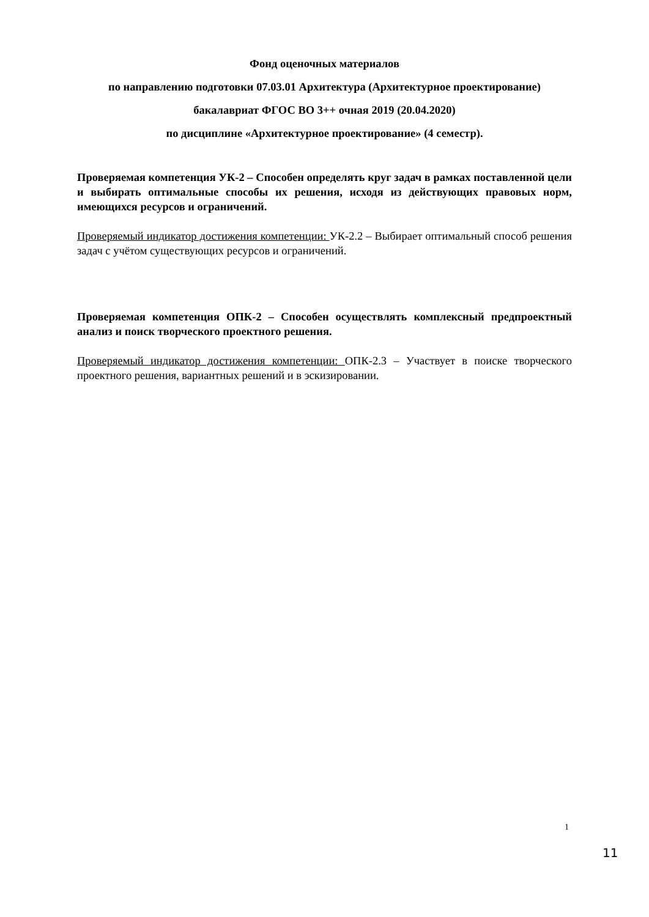Фонд оценочных материалов
по направлению подготовки 07.03.01 Архитектура (Архитектурное проектирование)
бакалавриат ФГОС ВО 3++ очная 2019 (20.04.2020)
по дисциплине «Архитектурное проектирование» (4 семестр).
Проверяемая компетенция УК-2 – Способен определять круг задач в рамках поставленной цели и выбирать оптимальные способы их решения, исходя из действующих правовых норм, имеющихся ресурсов и ограничений.
Проверяемый индикатор достижения компетенции: УК-2.2 – Выбирает оптимальный способ решения задач с учётом существующих ресурсов и ограничений.
Проверяемая компетенция ОПК-2 – Способен осуществлять комплексный предпроектный анализ и поиск творческого проектного решения.
Проверяемый индикатор достижения компетенции: ОПК-2.3 – Участвует в поиске творческого проектного решения, вариантных решений и в эскизировании.
1
11